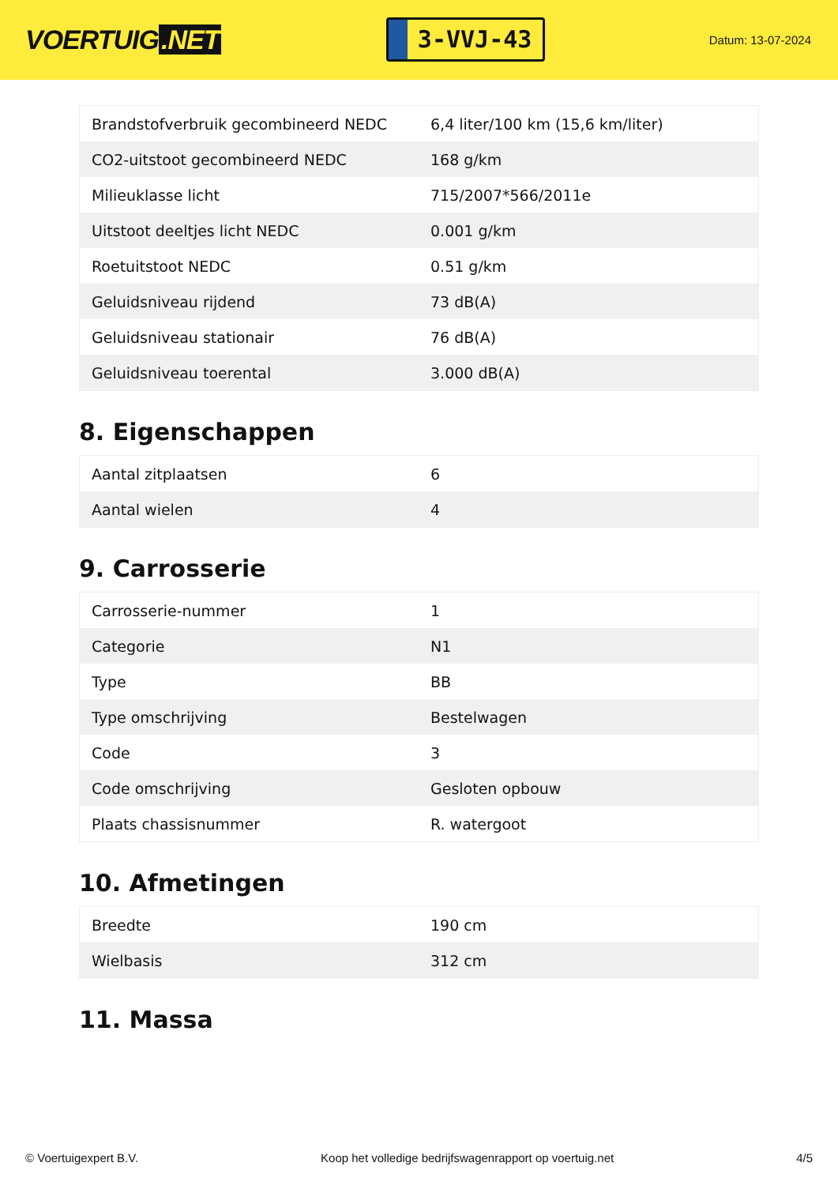VOERTUIG.NET
3-VVJ-43
Datum: 13-07-2024
| Brandstofverbruik gecombineerd NEDC | 6,4 liter/100 km (15,6 km/liter) |
| CO2-uitstoot gecombineerd NEDC | 168 g/km |
| Milieuklasse licht | 715/2007*566/2011e |
| Uitstoot deeltjes licht NEDC | 0.001 g/km |
| Roetuitstoot NEDC | 0.51 g/km |
| Geluidsniveau rijdend | 73 dB(A) |
| Geluidsniveau stationair | 76 dB(A) |
| Geluidsniveau toerental | 3.000 dB(A) |
8. Eigenschappen
| Aantal zitplaatsen | 6 |
| Aantal wielen | 4 |
9. Carrosserie
| Carrosserie-nummer | 1 |
| Categorie | N1 |
| Type | BB |
| Type omschrijving | Bestelwagen |
| Code | 3 |
| Code omschrijving | Gesloten opbouw |
| Plaats chassisnummer | R. watergoot |
10. Afmetingen
| Breedte | 190 cm |
| Wielbasis | 312 cm |
11. Massa
© Voertuigexpert B.V. Koop het volledige bedrijfswagenrapport op voertuig.net 4/5